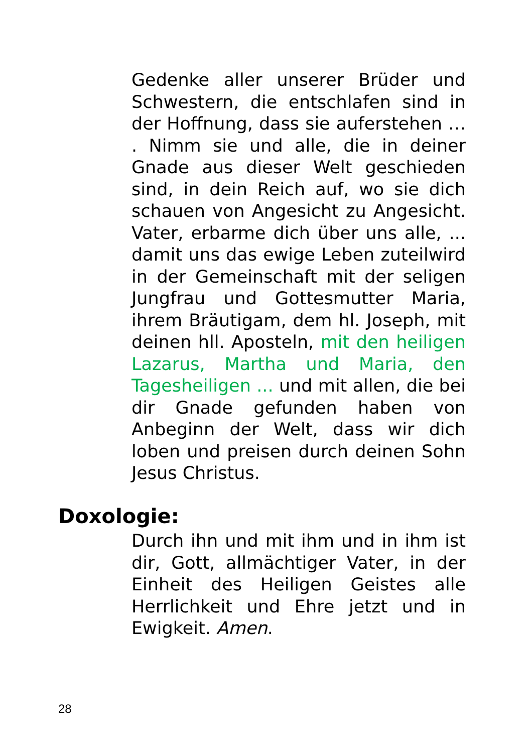Gedenke aller unserer Brüder und Schwestern, die entschlafen sind in der Hoffnung, dass sie auferstehen … . Nimm sie und alle, die in deiner Gnade aus dieser Welt geschieden sind, in dein Reich auf, wo sie dich schauen von Angesicht zu Angesicht. Vater, erbarme dich über uns alle, ... damit uns das ewige Leben zuteilwird in der Gemeinschaft mit der seligen Jungfrau und Gottesmutter Maria, ihrem Bräutigam, dem hl. Joseph, mit deinen hll. Aposteln, mit den heiligen Lazarus, Martha und Maria, den Tagesheiligen ... und mit allen, die bei dir Gnade gefunden haben von Anbeginn der Welt, dass wir dich loben und preisen durch deinen Sohn Jesus Christus.
Doxologie:
Durch ihn und mit ihm und in ihm ist dir, Gott, allmächtiger Vater, in der Einheit des Heiligen Geistes alle Herrlichkeit und Ehre jetzt und in Ewigkeit. Amen.
28